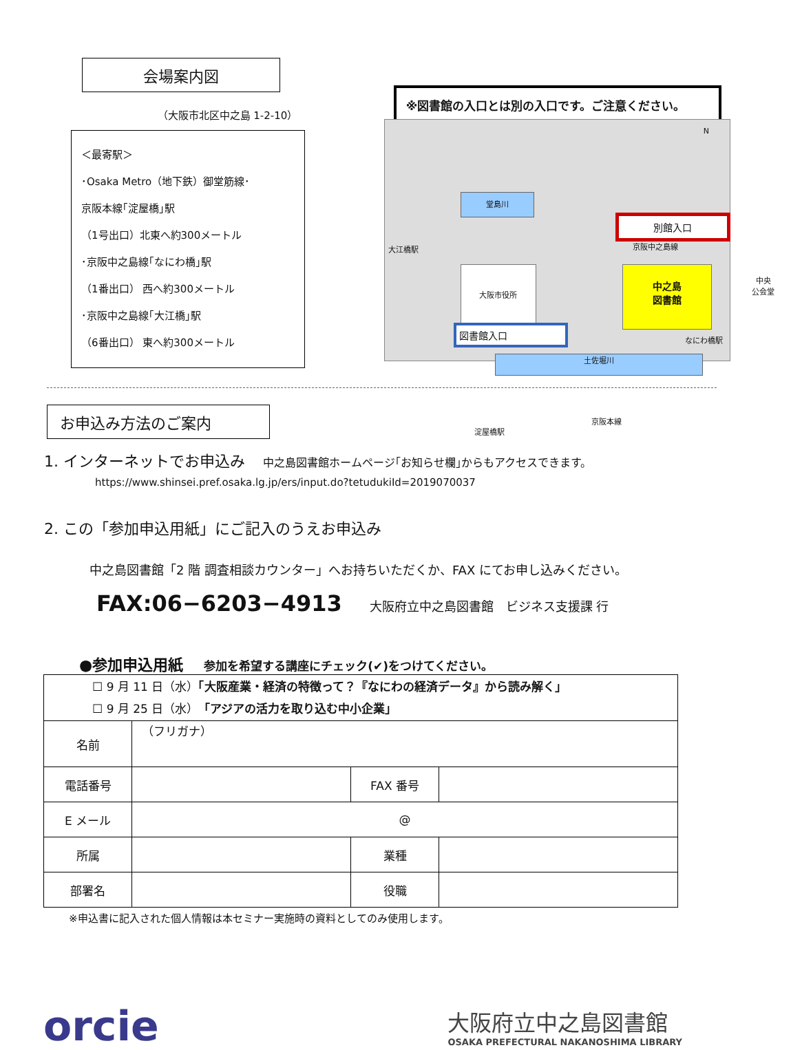会場案内図
（大阪市北区中之島 1-2-10）
＜最寄駅＞
･Osaka Metro（地下鉄）御堂筋線･
京阪本線｢淀屋橋｣駅
（1号出口）北東へ約300メートル
･京阪中之島線｢なにわ橋｣駅
（1番出口） 西へ約300メートル
･京阪中之島線｢大江橋｣駅
（6番出口） 東へ約300メートル
※図書館の入口とは別の入口です。ご注意ください。
堂島川
大阪市役所
中之島
図書館
図書館入口
別館入口
中央
公会堂
土佐堀川
大江橋駅 京阪中之島線
なにわ橋駅
京阪本線
淀屋橋駅
N
お申込み方法のご案内
1. インターネットでお申込み 中之島図書館ホームページ｢お知らせ欄｣からもアクセスできます。
https://www.shinsei.pref.osaka.lg.jp/ers/input.do?tetudukiId=2019070037
2. この「参加申込用紙」にご記入のうえお申込み
中之島図書館「2 階 調査相談カウンター」へお持ちいただくか、FAX にてお申し込みください。
FAX:06−6203−4913 大阪府立中之島図書館　ビジネス支援課 行
●参加申込用紙 参加を希望する講座にチェック(✔)をつけてください。
| ☐ 9 月 11 日（水） 「大阪産業・経済の特徴って？『なにわの経済データ』から読み解く」 ☐ 9 月 25 日（水） 「アジアの活力を取り込む中小企業」 | | | |
| 名前 | （フリガナ） | | |
| 電話番号 | | FAX 番号 | |
| E メール | @ | | |
| 所属 | | 業種 | |
| 部署名 | | 役職 | |
※申込書に記入された個人情報は本セミナー実施時の資料としてのみ使用します。
orcie
大阪府立中之島図書館
OSAKA PREFECTURAL NAKANOSHIMA LIBRARY